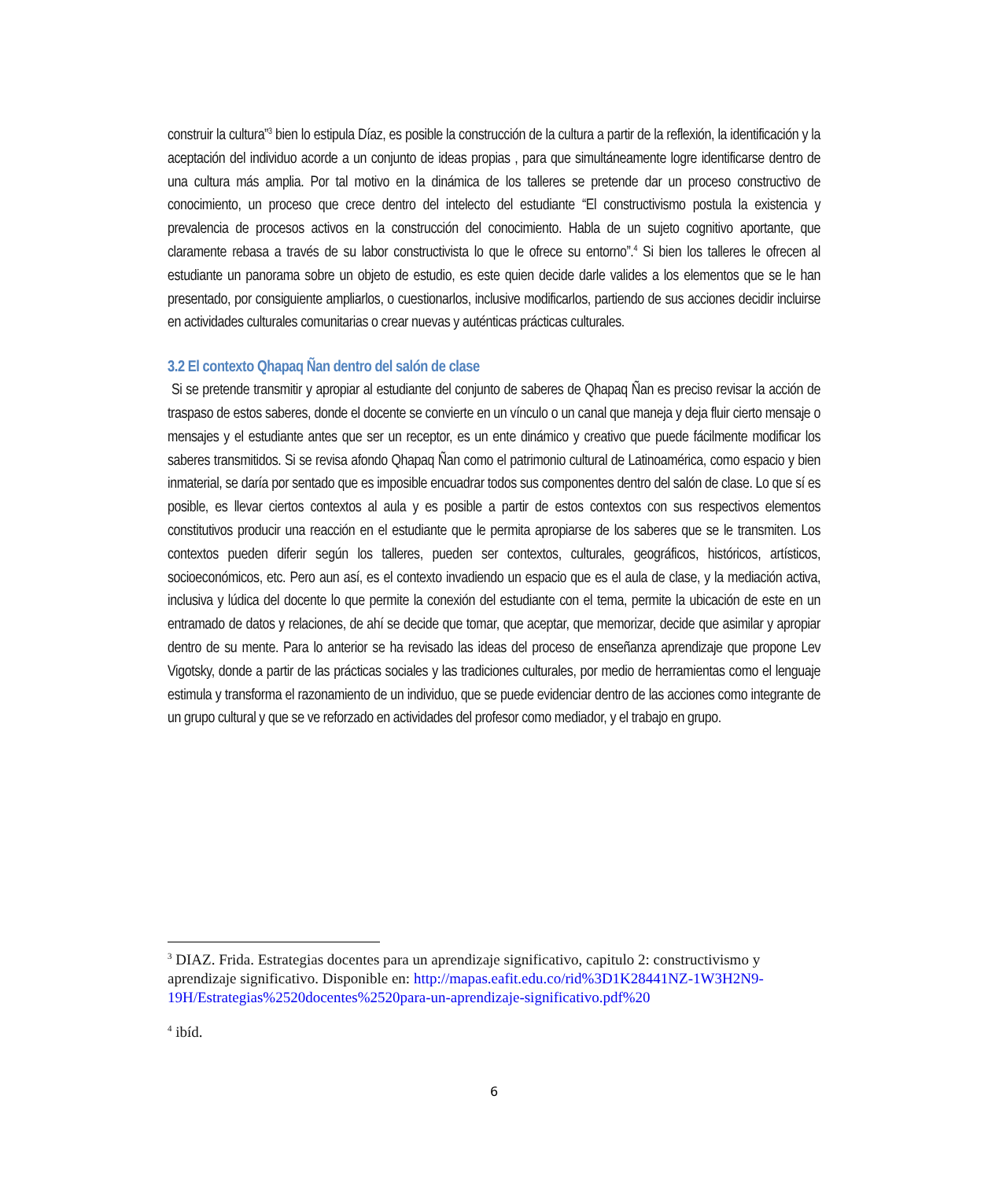construir la cultura”<sup>3</sup> bien lo estipula Díaz, es posible la construcción de la cultura a partir de la reflexión, la identificación y la aceptación del individuo acorde a un conjunto de ideas propias , para que simultáneamente logre identificarse dentro de una cultura más amplia. Por tal motivo en la dinámica de los talleres se pretende dar un proceso constructivo de conocimiento, un proceso que crece dentro del intelecto del estudiante “El constructivismo postula la existencia y prevalencia de procesos activos en la construcción del conocimiento. Habla de un sujeto cognitivo aportante, que claramente rebasa a través de su labor constructivista lo que le ofrece su entorno”.<sup>4</sup> Si bien los talleres le ofrecen al estudiante un panorama sobre un objeto de estudio, es este quien decide darle valides a los elementos que se le han presentado, por consiguiente ampliarlos, o cuestionarlos, inclusive modificarlos, partiendo de sus acciones decidir incluirse en actividades culturales comunitarias o crear nuevas y auténticas prácticas culturales.
3.2 El contexto Qhapaq Ñan dentro del salón de clase
Si se pretende transmitir y apropiar al estudiante del conjunto de saberes de Qhapaq Ñan es preciso revisar la acción de traspaso de estos saberes, donde el docente se convierte en un vínculo o un canal que maneja y deja fluir cierto mensaje o mensajes y el estudiante antes que ser un receptor, es un ente dinámico y creativo que puede fácilmente modificar los saberes transmitidos. Si se revisa afondo Qhapaq Ñan como el patrimonio cultural de Latinoamérica, como espacio y bien inmaterial, se daría por sentado que es imposible encuadrar todos sus componentes dentro del salón de clase. Lo que sí es posible, es llevar ciertos contextos al aula y es posible a partir de estos contextos con sus respectivos elementos constitutivos producir una reacción en el estudiante que le permita apropiarse de los saberes que se le transmiten. Los contextos pueden diferir según los talleres, pueden ser contextos, culturales, geográficos, históricos, artísticos, socioeconómicos, etc. Pero aun así, es el contexto invadiendo un espacio que es el aula de clase, y la mediación activa, inclusiva y lúdica del docente lo que permite la conexión del estudiante con el tema, permite la ubicación de este en un entramado de datos y relaciones, de ahí se decide que tomar, que aceptar, que memorizar, decide que asimilar y apropiar dentro de su mente. Para lo anterior se ha revisado las ideas del proceso de enseñanza aprendizaje que propone Lev Vigotsky, donde a partir de las prácticas sociales y las tradiciones culturales, por medio de herramientas como el lenguaje estimula y transforma el razonamiento de un individuo, que se puede evidenciar dentro de las acciones como integrante de un grupo cultural y que se ve reforzado en actividades del profesor como mediador, y el trabajo en grupo.
<sup>3</sup> DIAZ. Frida. Estrategias docentes para un aprendizaje significativo, capitulo 2: constructivismo y aprendizaje significativo. Disponible en: http://mapas.eafit.edu.co/rid%3D1K28441NZ-1W3H2N9-19H/Estrategias%2520docentes%2520para-un-aprendizaje-significativo.pdf%20
<sup>4</sup> ibíd.
6